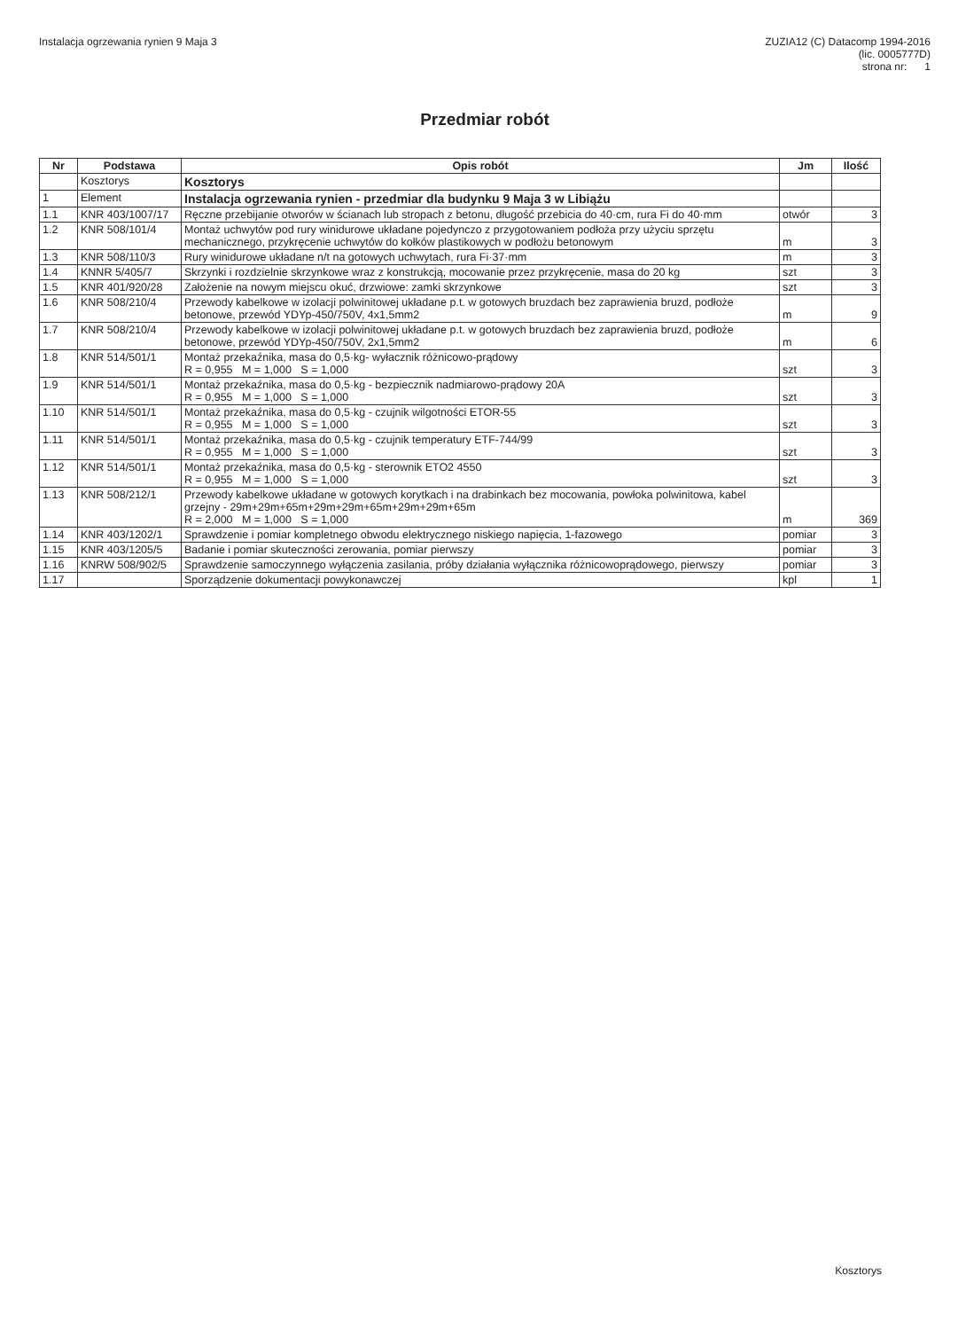Instalacja ogrzewania rynien 9 Maja 3
ZUZIA12 (C) Datacomp 1994-2016
(lic. 0005777D)
strona nr: 1
Przedmiar robót
| Nr | Podstawa | Opis robót | Jm | Ilość |
| --- | --- | --- | --- | --- |
| | Kosztorys | Kosztorys | | |
| 1 | Element | Instalacja ogrzewania rynien - przedmiar dla budynku 9 Maja 3 w Libiążu | | |
| 1.1 | KNR 403/1007/17 | Ręczne przebijanie otworów w ścianach lub stropach z betonu, długość przebicia do 40·cm, rura Fi do 40·mm | otwór | 3 |
| 1.2 | KNR 508/101/4 | Montaż uchwytów pod rury winidurowe układane pojedynczo z przygotowaniem podłoża przy użyciu sprzętu mechanicznego, przykręcenie uchwytów do kołków plastikowych w podłożu betonowym | m | 3 |
| 1.3 | KNR 508/110/3 | Rury winidurowe układane n/t na gotowych uchwytach, rura Fi·37·mm | m | 3 |
| 1.4 | KNNR 5/405/7 | Skrzynki i rozdzielnie skrzynkowe wraz z konstrukcją, mocowanie przez przykręcenie, masa do 20 kg | szt | 3 |
| 1.5 | KNR 401/920/28 | Założenie na nowym miejscu okuć, drzwiowe: zamki skrzynkowe | szt | 3 |
| 1.6 | KNR 508/210/4 | Przewody kabelkowe w izolacji polwinitowej układane p.t. w gotowych bruzdach bez zaprawienia bruzd, podłoże betonowe, przewód YDYp-450/750V, 4x1,5mm2 | m | 9 |
| 1.7 | KNR 508/210/4 | Przewody kabelkowe w izolacji polwinitowej układane p.t. w gotowych bruzdach bez zaprawienia bruzd, podłoże betonowe, przewód YDYp-450/750V, 2x1,5mm2 | m | 6 |
| 1.8 | KNR 514/501/1 | Montaż przekaźnika, masa do 0,5·kg- wyłacznik różnicowo-prądowy R = 0,955 M = 1,000 S = 1,000 | szt | 3 |
| 1.9 | KNR 514/501/1 | Montaż przekaźnika, masa do 0,5·kg - bezpiecznik nadmiarowo-prądowy 20A R = 0,955 M = 1,000 S = 1,000 | szt | 3 |
| 1.10 | KNR 514/501/1 | Montaż przekaźnika, masa do 0,5·kg - czujnik wilgotności ETOR-55 R = 0,955 M = 1,000 S = 1,000 | szt | 3 |
| 1.11 | KNR 514/501/1 | Montaż przekaźnika, masa do 0,5·kg - czujnik temperatury ETF-744/99 R = 0,955 M = 1,000 S = 1,000 | szt | 3 |
| 1.12 | KNR 514/501/1 | Montaż przekaźnika, masa do 0,5·kg - sterownik ETO2 4550 R = 0,955 M = 1,000 S = 1,000 | szt | 3 |
| 1.13 | KNR 508/212/1 | Przewody kabelkowe układane w gotowych korytkach i na drabinkach bez mocowania, powłoka polwinitowa, kabel grzejny - 29m+29m+65m+29m+29m+65m+29m+29m+65m R = 2,000 M = 1,000 S = 1,000 | m | 369 |
| 1.14 | KNR 403/1202/1 | Sprawdzenie i pomiar kompletnego obwodu elektrycznego niskiego napięcia, 1-fazowego | pomiar | 3 |
| 1.15 | KNR 403/1205/5 | Badanie i pomiar skuteczności zerowania, pomiar pierwszy | pomiar | 3 |
| 1.16 | KNRW 508/902/5 | Sprawdzenie samoczynnego wyłączenia zasilania, próby działania wyłącznika różnicowoprądowego, pierwszy | pomiar | 3 |
| 1.17 | | Sporządzenie dokumentacji powykonawczej | kpl | 1 |
Kosztorys